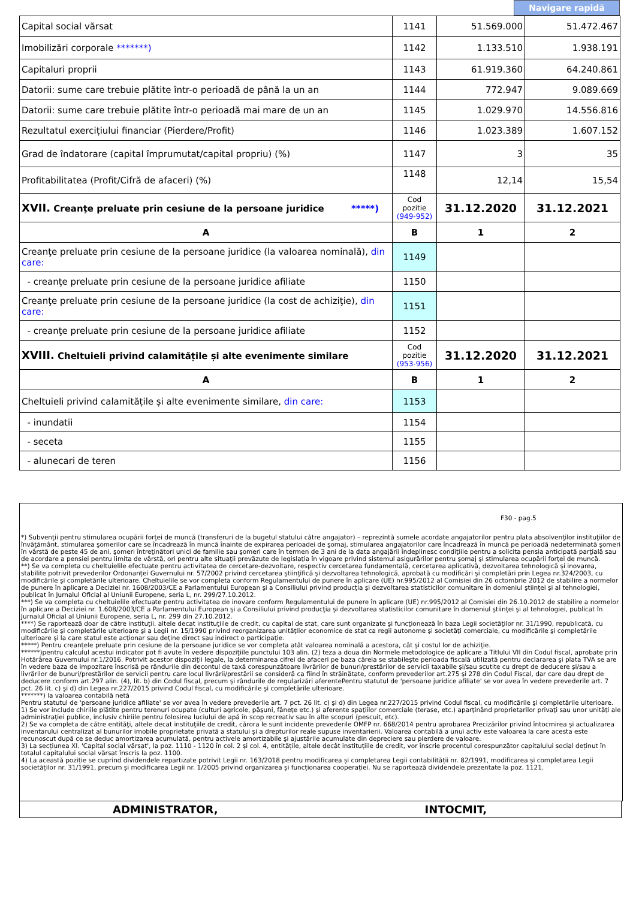Navigare rapidă
| Capital social vărsat | 1141 | 51.569.000 | 51.472.467 |
| Imobilizări corporale *******) | 1142 | 1.133.510 | 1.938.191 |
| Capitaluri proprii | 1143 | 61.919.360 | 64.240.861 |
| Datorii: sume care trebuie plătite într-o perioadă de până la un an | 1144 | 772.947 | 9.089.669 |
| Datorii: sume care trebuie plătite într-o perioadă mai mare de un an | 1145 | 1.029.970 | 14.556.816 |
| Rezultatul exercițiului financiar (Pierdere/Profit) | 1146 | 1.023.389 | 1.607.152 |
| Grad de îndatorare (capital împrumutat/capital propriu) (%) | 1147 | 3 | 35 |
| Profitabilitatea (Profit/Cifră de afaceri) (%) | 1148 | 12,14 | 15,54 |
| XVII. Creanţe preluate prin cesiune de la persoane juridice *****) | Cod pozitie (949-952) | 31.12.2020 | 31.12.2021 |
| A | B | 1 | 2 |
| Creanţe preluate prin cesiune de la persoane juridice (la valoarea nominală), din care: | 1149 | | |
| - creanţe preluate prin cesiune de la persoane juridice afiliate | 1150 | | |
| Creanţe preluate prin cesiune de la persoane juridice (la cost de achiziţie), din care: | 1151 | | |
| - creanţe preluate prin cesiune de la persoane juridice afiliate | 1152 | | |
| XVIII. Cheltuieli privind calamitățile și alte evenimente similare | Cod pozitie (953-956) | 31.12.2020 | 31.12.2021 |
| A | B | 1 | 2 |
| Cheltuieli privind calamitățile și alte evenimente similare, din care: | 1153 | | |
| - inundatii | 1154 | | |
| - seceta | 1155 | | |
| - alunecari de teren | 1156 | | |
F30 - pag.5
*) Subvenţii pentru stimularea ocupării forţei de muncă (transferuri de la bugetul statului către angajator) – reprezintă sumele acordate angajatorilor pentru plata absolvenţilor instituţiilor de învăţământ, stimularea şomerilor care se încadrează în muncă înainte de expirarea perioadei de şomaj, stimularea angajatorilor care încadrează în muncă pe perioadă nedeterminată şomeri în vârstă de peste 45 de ani, şomeri întreţinători unici de familie sau şomeri care în termen de 3 ani de la data angajării îndeplinesc condiţiile pentru a solicita pensia anticipată parţială sau de acordare a pensiei pentru limita de vârstă, ori pentru alte situaţii prevăzute de legislaţia în vigoare privind sistemul asigurărilor pentru şomaj şi stimularea ocupării forţei de muncă.
**) Se va completa cu cheltuielile efectuate pentru activitatea de cercetare-dezvoltare, respectiv cercetarea fundamentală, cercetarea aplicativă, dezvoltarea tehnologică şi inovarea, stabilite potrivit prevederilor Ordonanţei Guvernului nr. 57/2002 privind cercetarea ştiinţifică şi dezvoltarea tehnologică, aprobată cu modificări şi completări prin Legea nr.324/2003, cu modificările şi completările ulterioare. Cheltuielile se vor completa conform Regulamentului de punere în aplicare (UE) nr.995/2012 al Comisiei din 26 octombrie 2012 de stabilire a normelor de punere în aplicare a Deciziei nr. 1608/2003/CE a Parlamentului European şi a Consiliului privind producţia şi dezvoltarea statisticilor comunitare în domeniul ştiinţei şi al tehnologiei, publicat în Jurnalul Oficial al Uniunii Europene, seria L, nr. 299/27.10.2012.
***) Se va completa cu cheltuielile efectuate pentru activitatea de inovare conform Regulamentului de punere în aplicare (UE) nr.995/2012 al Comisiei din 26.10.2012 de stabilire a normelor în aplicare a Deciziei nr. 1.608/2003/CE a Parlamentului European şi a Consiliului privind producţia şi dezvoltarea statisticilor comunitare în domeniul ştiinţei şi al tehnologiei, publicat în Jurnalul Oficial al Uniunii Europene, seria L, nr. 299 din 27.10.2012.
****) Se raportează doar de către instituţii, altele decat instituţiile de credit, cu capital de stat, care sunt organizate şi funcţionează în baza Legii societăţilor nr. 31/1990, republicată, cu modificările şi completările ulterioare şi a Legii nr. 15/1990 privind reorganizarea unităţilor economice de stat ca regii autonome şi societăţi comerciale, cu modificările şi completările ulterioare şi la care statul este acţionar sau deţine direct sau indirect o participaţie.
*****) Pentru creanţele preluate prin cesiune de la persoane juridice se vor completa atât valoarea nominală a acestora, cât şi costul lor de achiziţie.
******)pentru calculul acestui indicator pot fi avute în vedere dispoziţiile punctului 103 alin. (2) teza a doua din Normele metodologice de aplicare a Titlului VII din Codul fiscal, aprobate prin Hotărârea Guvernului nr.1/2016. Potrivit acestor dispoziţii legale, la determinarea cifrei de afaceri pe baza căreia se stabileşte perioada fiscală utilizată pentru declararea şi plata TVA se are în vedere baza de impozitare înscrisă pe rândurile din decontul de taxă corespunzătoare livrărilor de bunuri/prestărilor de servicii taxabile şi/sau scutite cu drept de deducere şi/sau a livrărilor de bunuri/prestărilor de servicii pentru care locul livrării/prestării se consideră ca fiind în străinătate, conform prevederilor art.275 şi 278 din Codul Fiscal, dar care dau drept de deducere conform art.297 alin. (4), lit. b) din Codul fiscal, precum şi rândurile de regularizări aferentePentru statutul de 'persoane juridice afiliate' se vor avea în vedere prevederile art. 7 pct. 26 lit. c) şi d) din Legea nr.227/2015 privind Codul fiscal, cu modificările şi completările ulterioare.
*******) la valoarea contabilă netă
Pentru statutul de 'persoane juridice afiliate' se vor avea în vedere prevederile art. 7 pct. 26 lit. c) şi d) din Legea nr.227/2015 privind Codul fiscal, cu modificările şi completările ulterioare.
1) Se vor include chiriile plătite pentru terenuri ocupate (culturi agricole, păşuni, fâneţe etc.) şi aferente spaţiilor comerciale (terase, etc.) aparţinând proprietarilor privaţi sau unor unităţi ale administraţiei publice, inclusiv chiriile pentru folosirea luciului de apă în scop recreativ sau în alte scopuri (pescuit, etc).
2) Se va completa de către entităţi, altele decat instituţiile de credit, cărora le sunt incidente prevederile OMFP nr. 668/2014 pentru aprobarea Precizărilor privind întocmirea şi actualizarea inventarului centralizat al bunurilor imobile proprietate privată a statului şi a drepturilor reale supuse inventarierii. Valoarea contabilă a unui activ este valoarea la care acesta este recunoscut după ce se deduc amortizarea acumulată, pentru activele amortizabile şi ajustările acumulate din depreciere sau pierdere de valoare.
3) La secțiunea XI. 'Capital social vărsat', la poz. 1110 - 1120 în col. 2 și col. 4, entitățile, altele decât instituțiile de credit, vor înscrie procentul corespunzător capitalului social deținut în totalul capitalului social vărsat înscris la poz. 1100.
4) La această poziție se cuprind dividendele repartizate potrivit Legii nr. 163/2018 pentru modificarea și completarea Legii contabilității nr. 82/1991, modificarea și completarea Legii societăților nr. 31/1991, precum și modificarea Legii nr. 1/2005 privind organizarea și funcționarea cooperației. Nu se raportează dividendele prezentate la poz. 1121.
ADMINISTRATOR, INTOCMIT,